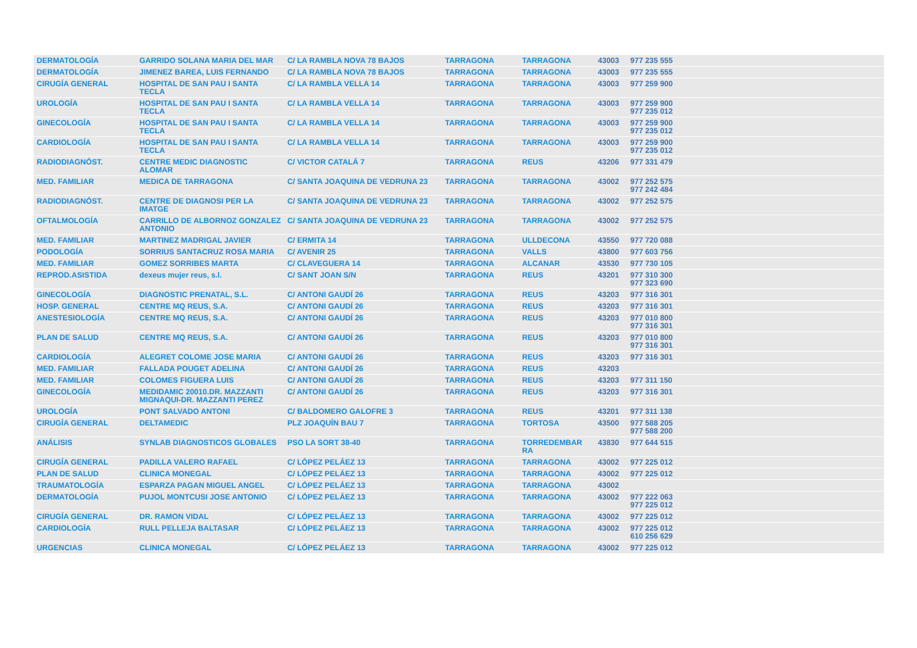| DERMATOLOGÍA | GARRIDO SOLANA MARIA DEL MAR | C/ LA RAMBLA NOVA 78 BAJOS | TARRAGONA | TARRAGONA | 43003 | 977 235 555 |
| DERMATOLOGÍA | JIMENEZ BAREA, LUIS FERNANDO | C/ LA RAMBLA NOVA 78 BAJOS | TARRAGONA | TARRAGONA | 43003 | 977 235 555 |
| CIRUGÍA GENERAL | HOSPITAL DE SAN PAU I SANTA TECLA | C/ LA RAMBLA VELLA 14 | TARRAGONA | TARRAGONA | 43003 | 977 259 900 |
| UROLOGÍA | HOSPITAL DE SAN PAU I SANTA TECLA | C/ LA RAMBLA VELLA 14 | TARRAGONA | TARRAGONA | 43003 | 977 259 900 977 235 012 |
| GINECOLOGÍA | HOSPITAL DE SAN PAU I SANTA TECLA | C/ LA RAMBLA VELLA 14 | TARRAGONA | TARRAGONA | 43003 | 977 259 900 977 235 012 |
| CARDIOLOGÍA | HOSPITAL DE SAN PAU I SANTA TECLA | C/ LA RAMBLA VELLA 14 | TARRAGONA | TARRAGONA | 43003 | 977 259 900 977 235 012 |
| RADIODIAGNÓST. | CENTRE MEDIC DIAGNOSTIC ALOMAR | C/ VICTOR CATALÁ 7 | TARRAGONA | REUS | 43206 | 977 331 479 |
| MED. FAMILIAR | MEDICA DE TARRAGONA | C/ SANTA JOAQUINA DE VEDRUNA 23 | TARRAGONA | TARRAGONA | 43002 | 977 252 575 977 242 484 |
| RADIODIAGNÓST. | CENTRE DE DIAGNOSI PER LA IMATGE | C/ SANTA JOAQUINA DE VEDRUNA 23 | TARRAGONA | TARRAGONA | 43002 | 977 252 575 |
| OFTALMOLOGÍA | CARRILLO DE ALBORNOZ GONZALEZ ANTONIO | C/ SANTA JOAQUINA DE VEDRUNA 23 | TARRAGONA | TARRAGONA | 43002 | 977 252 575 |
| MED. FAMILIAR | MARTINEZ MADRIGAL JAVIER | C/ ERMITA 14 | TARRAGONA | ULLDECONA | 43550 | 977 720 088 |
| PODOLOGÍA | SORRIUS SANTACRUZ ROSA MARIA | C/ AVENIR 25 | TARRAGONA | VALLS | 43800 | 977 603 756 |
| MED. FAMILIAR | GOMEZ SORRIBES MARTA | C/ CLAVEGUERA 14 | TARRAGONA | ALCANAR | 43530 | 977 730 105 |
| REPROD.ASISTIDA | dexeus mujer reus, s.l. | C/ SANT JOAN S/N | TARRAGONA | REUS | 43201 | 977 310 300 977 323 690 |
| GINECOLOGÍA | DIAGNOSTIC PRENATAL, S.L. | C/ ANTONI GAUDÍ 26 | TARRAGONA | REUS | 43203 | 977 316 301 |
| HOSP. GENERAL | CENTRE MQ REUS, S.A. | C/ ANTONI GAUDÍ 26 | TARRAGONA | REUS | 43203 | 977 316 301 |
| ANESTESIOLOGÍA | CENTRE MQ REUS, S.A. | C/ ANTONI GAUDÍ 26 | TARRAGONA | REUS | 43203 | 977 010 800 977 316 301 |
| PLAN DE SALUD | CENTRE MQ REUS, S.A. | C/ ANTONI GAUDÍ 26 | TARRAGONA | REUS | 43203 | 977 010 800 977 316 301 |
| CARDIOLOGÍA | ALEGRET COLOME JOSE MARIA | C/ ANTONI GAUDÍ 26 | TARRAGONA | REUS | 43203 | 977 316 301 |
| MED. FAMILIAR | FALLADA POUGET ADELINA | C/ ANTONI GAUDÍ 26 | TARRAGONA | REUS | 43203 | |
| MED. FAMILIAR | COLOMES FIGUERA LUIS | C/ ANTONI GAUDÍ 26 | TARRAGONA | REUS | 43203 | 977 311 150 |
| GINECOLOGÍA | MEDIDAMIC 20010.DR. MAZZANTI MIGNAQUI-DR. MAZZANTI PEREZ | C/ ANTONI GAUDÍ 26 | TARRAGONA | REUS | 43203 | 977 316 301 |
| UROLOGÍA | PONT SALVADO ANTONI | C/ BALDOMERO GALOFRE 3 | TARRAGONA | REUS | 43201 | 977 311 138 |
| CIRUGÍA GENERAL | DELTAMEDIC | PLZ JOAQUÍN BAU 7 | TARRAGONA | TORTOSA | 43500 | 977 588 205 977 588 200 |
| ANÁLISIS | SYNLAB DIAGNOSTICOS GLOBALES | PSO LA SORT 38-40 | TARRAGONA | TORREDEMBAR RA | 43830 | 977 644 515 |
| CIRUGÍA GENERAL | PADILLA VALERO RAFAEL | C/ LÓPEZ PELÁEZ 13 | TARRAGONA | TARRAGONA | 43002 | 977 225 012 |
| PLAN DE SALUD | CLINICA MONEGAL | C/ LÓPEZ PELÁEZ 13 | TARRAGONA | TARRAGONA | 43002 | 977 225 012 |
| TRAUMATOLOGÍA | ESPARZA PAGAN MIGUEL ANGEL | C/ LÓPEZ PELÁEZ 13 | TARRAGONA | TARRAGONA | 43002 | |
| DERMATOLOGÍA | PUJOL MONTCUSI JOSE ANTONIO | C/ LÓPEZ PELÁEZ 13 | TARRAGONA | TARRAGONA | 43002 | 977 222 063 977 225 012 |
| CIRUGÍA GENERAL | DR. RAMON VIDAL | C/ LÓPEZ PELÁEZ 13 | TARRAGONA | TARRAGONA | 43002 | 977 225 012 |
| CARDIOLOGÍA | RULL PELLEJA BALTASAR | C/ LÓPEZ PELÁEZ 13 | TARRAGONA | TARRAGONA | 43002 | 977 225 012 610 256 629 |
| URGENCIAS | CLINICA MONEGAL | C/ LÓPEZ PELÁEZ 13 | TARRAGONA | TARRAGONA | 43002 | 977 225 012 |